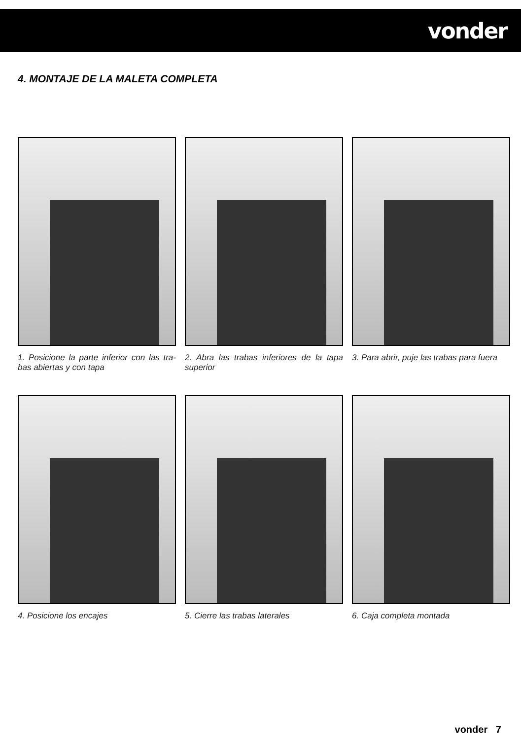vonder
4. MONTAJE DE LA MALETA COMPLETA
1. Posicione la parte inferior con las tra-bas abiertas y con tapa
2. Abra las trabas inferiores de la tapa superior
3. Para abrir, puje las trabas para fuera
4. Posicione los encajes
5. Cierre las trabas laterales
6. Caja completa montada
vonder 7